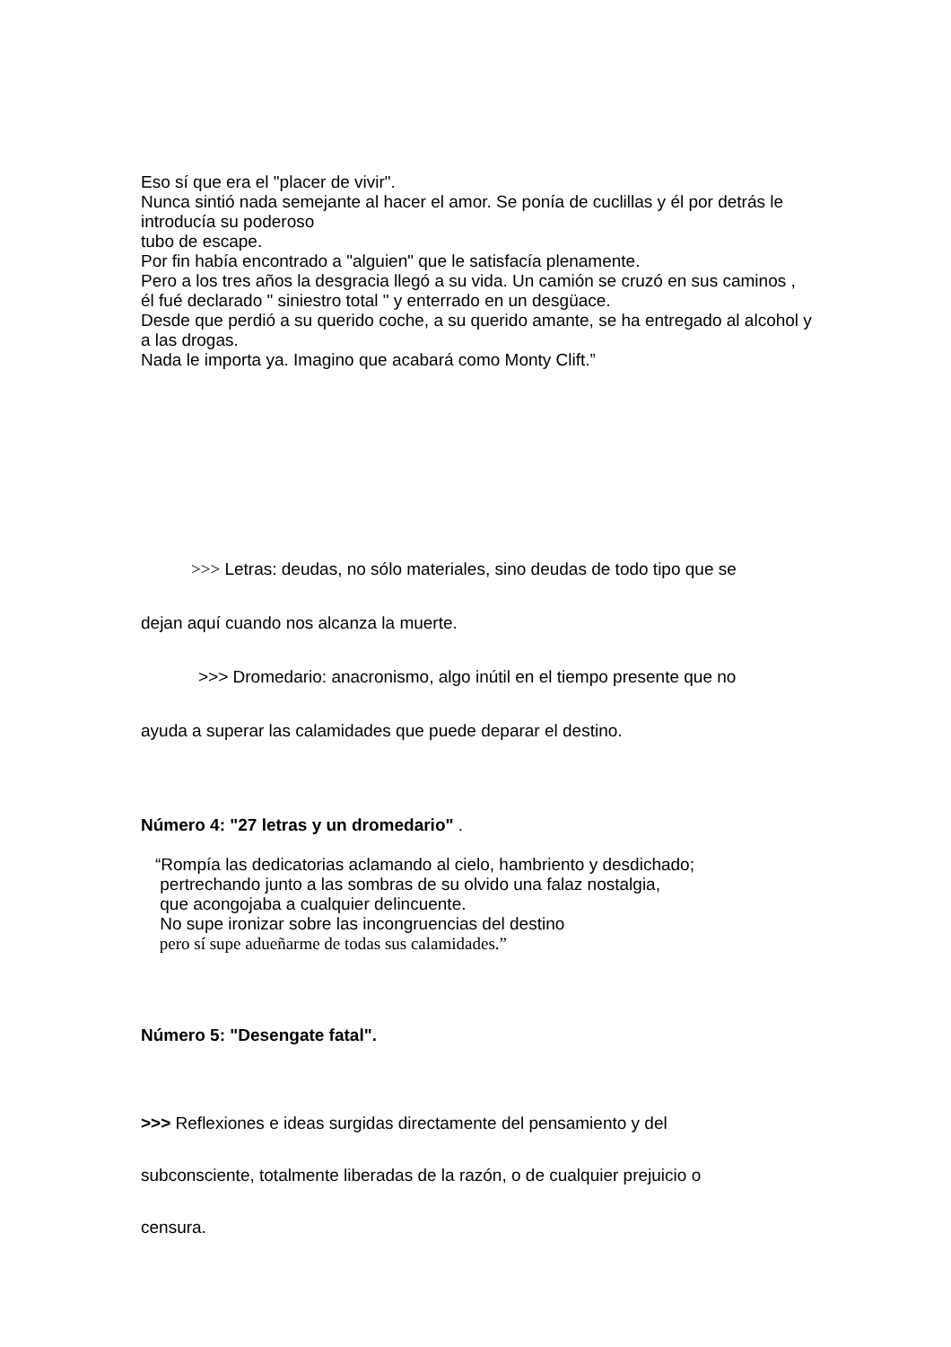Eso sí que era el "placer de vivir".
Nunca sintió nada semejante al hacer el amor. Se ponía de cuclillas y él por detrás le introducía su poderoso
tubo de escape.
Por fin había encontrado a "alguien" que le satisfacía plenamente.
Pero a los tres años la desgracia llegó a su vida. Un camión se cruzó en sus caminos ,
él fué declarado " siniestro total " y enterrado en un desgüace.
Desde que perdió a su querido coche, a su querido amante, se ha entregado al alcohol y a las drogas.
Nada le importa ya. Imagino que acabará como Monty Clift.”
>>> Letras: deudas, no sólo materiales, sino deudas de todo tipo que se
dejan aquí cuando nos alcanza la muerte.
>>> Dromedario: anacronismo, algo inútil en el tiempo presente que no
ayuda a superar las calamidades que puede deparar el destino.
Número 4: "27 letras y un dromedario" .
“Rompía las dedicatorias aclamando al cielo, hambriento y desdichado;
pertrechando junto a las sombras de su olvido una falaz nostalgia,
que acongojaba a cualquier delincuente.
No supe ironizar sobre las incongruencias del destino
pero sí supe adueñarme de todas sus calamidades.”
Número 5: "Desengate fatal".
>>> Reflexiones e ideas surgidas directamente del pensamiento y del
subconsciente, totalmente liberadas de la razón, o de cualquier prejuicio o
censura.